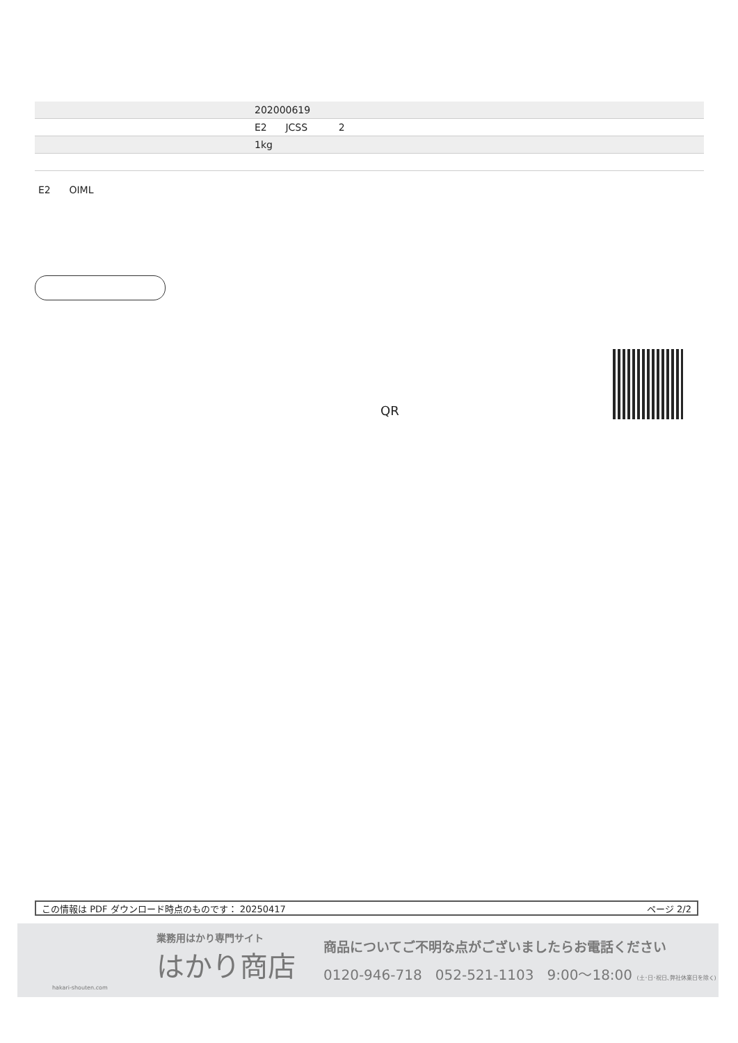| | 202000619 |
| | E2 JCSS 2 |
| | 1kg |
E2 OIML
QR
この情報は PDF ダウンロード時点のものです： 20250417 ページ 2/2
業務用はかり専門サイト
はかり商店
hakari-shouten.com
商品についてご不明な点がございましたらお電話ください
0120-946-718 052-521-1103 9:00〜18:00 (土･日･祝日､弊社休業日を除く)